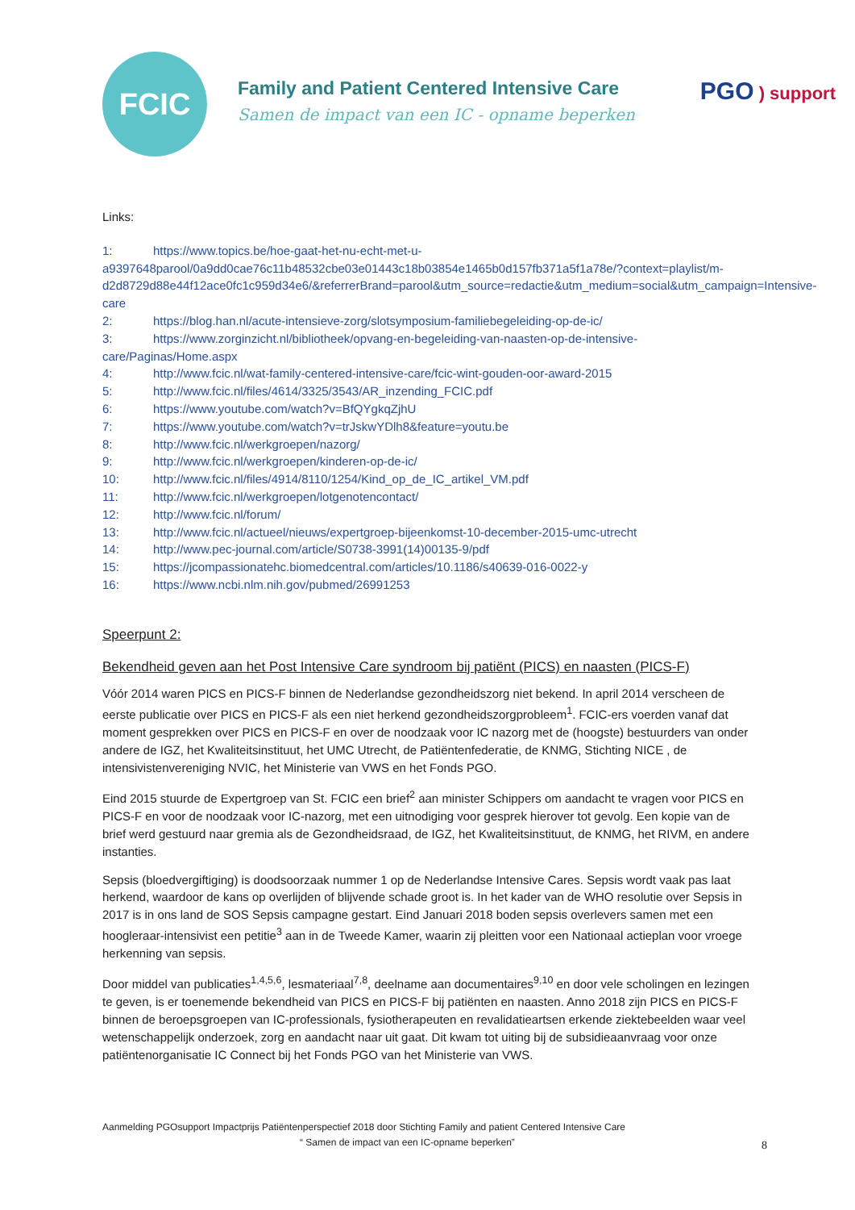FCIC
Family and Patient Centered Intensive Care
Samen de impact van een IC - opname beperken
PGO ) support
Links:
1: https://www.topics.be/hoe-gaat-het-nu-echt-met-u-a9397648parool/0a9dd0cae76c11b48532cbe03e01443c18b03854e1465b0d157fb371a5f1a78e/?context=playlist/m-d2d8729d88e44f12ace0fc1c959d34e6/&referrerBrand=parool&utm_source=redactie&utm_medium=social&utm_campaign=Intensive-care
2: https://blog.han.nl/acute-intensieve-zorg/slotsymposium-familiebegeleiding-op-de-ic/
3: https://www.zorginzicht.nl/bibliotheek/opvang-en-begeleiding-van-naasten-op-de-intensive-care/Paginas/Home.aspx
4: http://www.fcic.nl/wat-family-centered-intensive-care/fcic-wint-gouden-oor-award-2015
5: http://www.fcic.nl/files/4614/3325/3543/AR_inzending_FCIC.pdf
6: https://www.youtube.com/watch?v=BfQYgkqZjhU
7: https://www.youtube.com/watch?v=trJskwYDlh8&feature=youtu.be
8: http://www.fcic.nl/werkgroepen/nazorg/
9: http://www.fcic.nl/werkgroepen/kinderen-op-de-ic/
10: http://www.fcic.nl/files/4914/8110/1254/Kind_op_de_IC_artikel_VM.pdf
11: http://www.fcic.nl/werkgroepen/lotgenotencontact/
12: http://www.fcic.nl/forum/
13: http://www.fcic.nl/actueel/nieuws/expertgroep-bijeenkomst-10-december-2015-umc-utrecht
14: http://www.pec-journal.com/article/S0738-3991(14)00135-9/pdf
15: https://jcompassionatehc.biomedcentral.com/articles/10.1186/s40639-016-0022-y
16: https://www.ncbi.nlm.nih.gov/pubmed/26991253
Speerpunt 2:
Bekendheid geven aan het Post Intensive Care syndroom bij patiënt (PICS) en naasten (PICS-F)
Vóór 2014 waren PICS en PICS-F binnen de Nederlandse gezondheidszorg niet bekend. In april 2014 verscheen de eerste publicatie over PICS en PICS-F als een niet herkend gezondheidszorgprobleem<sup>1</sup>. FCIC-ers voerden vanaf dat moment gesprekken over PICS en PICS-F en over de noodzaak voor IC nazorg met de (hoogste) bestuurders van onder andere de IGZ, het Kwaliteitsinstituut, het UMC Utrecht, de Patiëntenfederatie, de KNMG, Stichting NICE , de intensivistenvereniging NVIC, het Ministerie van VWS en het Fonds PGO.
Eind 2015 stuurde de Expertgroep van St. FCIC een brief<sup>2</sup> aan minister Schippers om aandacht te vragen voor PICS en PICS-F en voor de noodzaak voor IC-nazorg, met een uitnodiging voor gesprek hierover tot gevolg. Een kopie van de brief werd gestuurd naar gremia als de Gezondheidsraad, de IGZ, het Kwaliteitsinstituut, de KNMG, het RIVM, en andere instanties.
Sepsis (bloedvergiftiging) is doodsoorzaak nummer 1 op de Nederlandse Intensive Cares. Sepsis wordt vaak pas laat herkend, waardoor de kans op overlijden of blijvende schade groot is. In het kader van de WHO resolutie over Sepsis in 2017 is in ons land de SOS Sepsis campagne gestart. Eind Januari 2018 boden sepsis overlevers samen met een hoogleraar-intensivist een petitie<sup>3</sup> aan in de Tweede Kamer, waarin zij pleitten voor een Nationaal actieplan voor vroege herkenning van sepsis.
Door middel van publicaties<sup>1,4,5,6</sup>, lesmateriaal<sup>7,8</sup>, deelname aan documentaires<sup>9,10</sup> en door vele scholingen en lezingen te geven, is er toenemende bekendheid van PICS en PICS-F bij patiënten en naasten. Anno 2018 zijn PICS en PICS-F binnen de beroepsgroepen van IC-professionals, fysiotherapeuten en revalidatieartsen erkende ziektebeelden waar veel wetenschappelijk onderzoek, zorg en aandacht naar uit gaat. Dit kwam tot uiting bij de subsidieaanvraag voor onze patiëntenorganisatie IC Connect bij het Fonds PGO van het Ministerie van VWS.
Aanmelding PGOsupport Impactprijs Patiëntenperspectief 2018 door Stichting Family and patient Centered Intensive Care
“ Samen de impact van een IC-opname beperken”
8